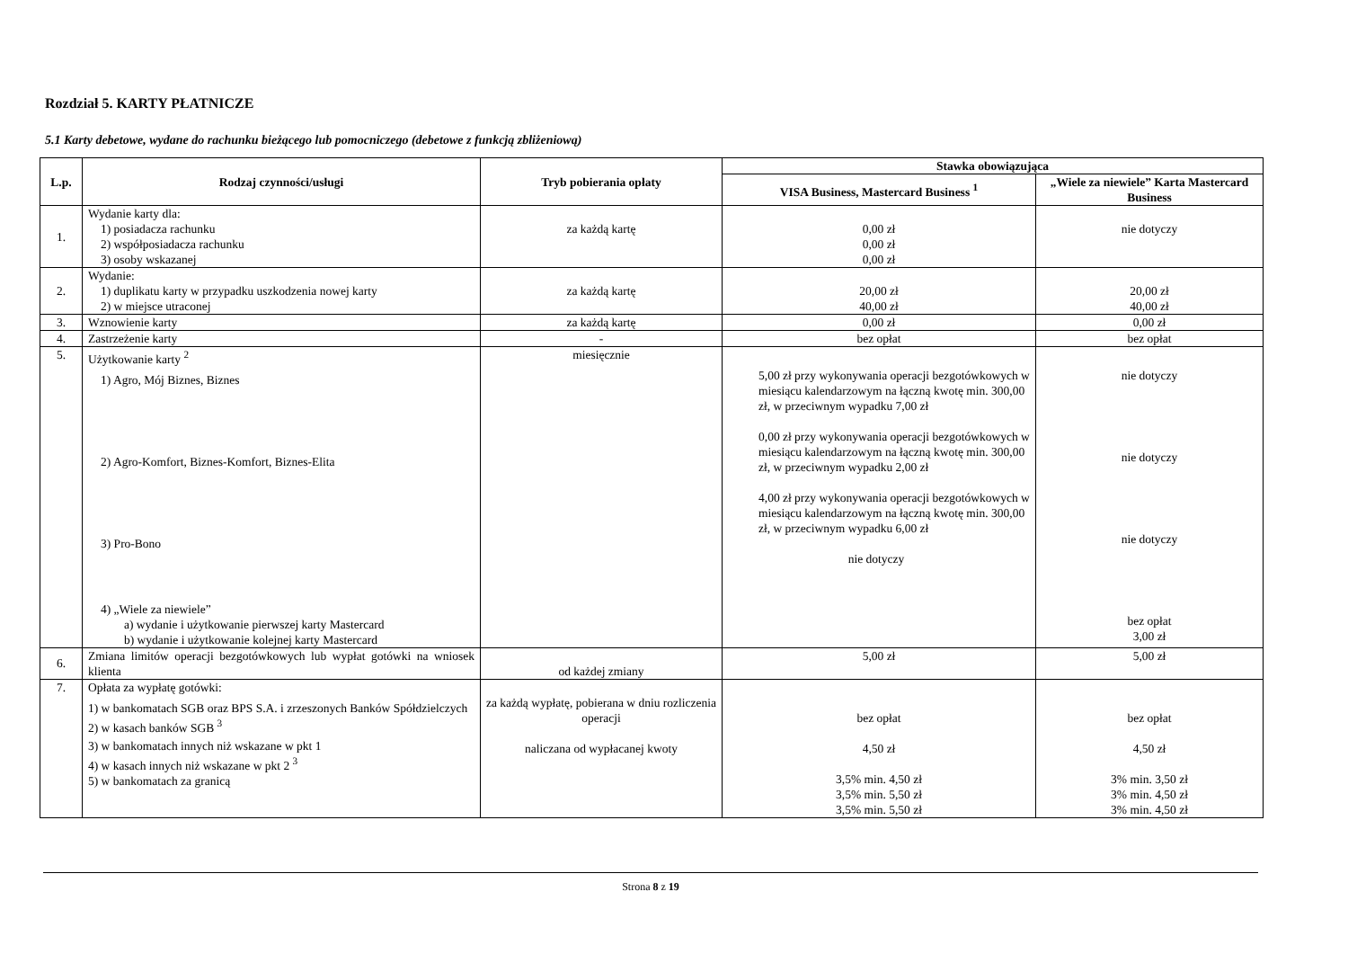Rozdział 5. KARTY PŁATNICZE
5.1 Karty debetowe, wydane do rachunku bieżącego lub pomocniczego (debetowe z funkcją zbliżeniową)
| L.p. | Rodzaj czynności/usługi | Tryb pobierania opłaty | Stawka obowiązująca | |
| --- | --- | --- | --- | --- |
| | | | VISA Business, Mastercard Business <sup>1</sup> | „Wiele za niewiele” Karta Mastercard Business |
| 1. | Wydanie karty dla: 1) posiadacza rachunku 2) współposiadacza rachunku 3) osoby wskazanej | za każdą kartę | 0,00 zł 0,00 zł 0,00 zł | nie dotyczy |
| 2. | Wydanie: 1) duplikatu karty w przypadku uszkodzenia nowej karty 2) w miejsce utraconej | za każdą kartę | 20,00 zł 40,00 zł | 20,00 zł 40,00 zł |
| 3. | Wznowienie karty | za każdą kartę | 0,00 zł | 0,00 zł |
| 4. | Zastrzeżenie karty | - | bez opłat | bez opłat |
| 5. | Użytkowanie karty <sup>2</sup> 1) Agro, Mój Biznes, Biznes 2) Agro-Komfort, Biznes-Komfort, Biznes-Elita 3) Pro-Bono 4) „Wiele za niewiele” a) wydanie i użytkowanie pierwszej karty Mastercard b) wydanie i użytkowanie kolejnej karty Mastercard | miesięcznie | 5,00 zł przy wykonywania operacji bezgotówkowych w miesiącu kalendarzowym na łączną kwotę min. 300,00 zł, w przeciwnym wypadku 7,00 zł 0,00 zł przy wykonywania operacji bezgotówkowych w miesiącu kalendarzowym na łączną kwotę min. 300,00 zł, w przeciwnym wypadku 2,00 zł 4,00 zł przy wykonywania operacji bezgotówkowych w miesiącu kalendarzowym na łączną kwotę min. 300,00 zł, w przeciwnym wypadku 6,00 zł nie dotyczy | nie dotyczy nie dotyczy nie dotyczy bez opłat 3,00 zł |
| 6. | Zmiana limitów operacji bezgotówkowych lub wypłat gotówki na wniosek klienta | od każdej zmiany | 5,00 zł | 5,00 zł |
| 7. | Opłata za wypłatę gotówki: 1) w bankomatach SGB oraz BPS S.A. i zrzeszonych Banków Spółdzielczych 2) w kasach banków SGB <sup>3</sup> 3) w bankomatach innych niż wskazane w pkt 1 4) w kasach innych niż wskazane w pkt 2 <sup>3</sup> 5) w bankomatach za granicą | za każdą wypłatę, pobierana w dniu rozliczenia operacji naliczana od wypłacanej kwoty | bez opłat 4,50 zł 3,5% min. 4,50 zł 3,5% min. 5,50 zł 3,5% min. 5,50 zł | bez opłat 4,50 zł 3% min. 3,50 zł 3% min. 4,50 zł 3% min. 4,50 zł |
Strona 8 z 19